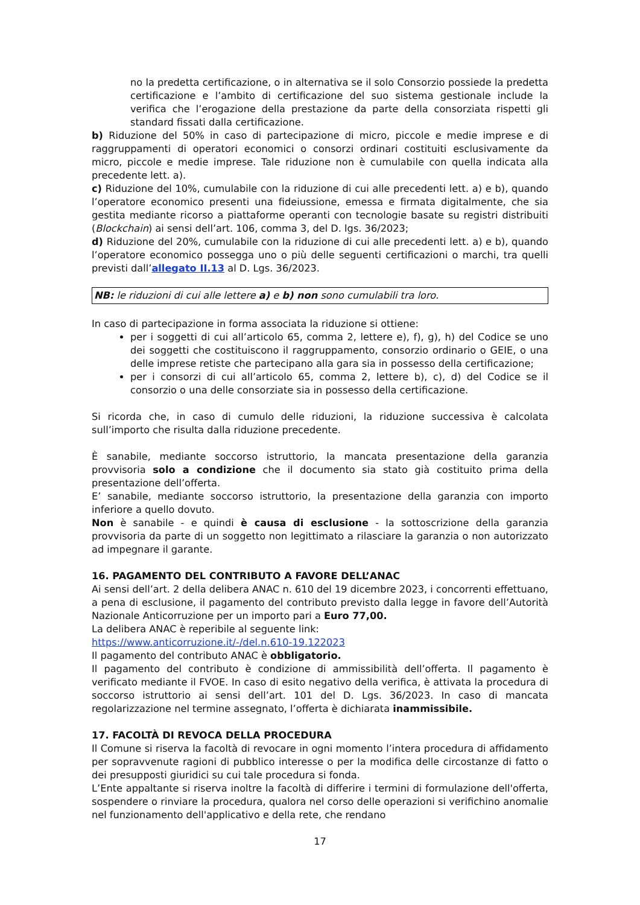no la predetta certificazione, o in alternativa se il solo Consorzio possiede la predetta certificazione e l’ambito di certificazione del suo sistema gestionale include la verifica che l’erogazione della prestazione da parte della consorziata rispetti gli standard fissati dalla certificazione.
b) Riduzione del 50% in caso di partecipazione di micro, piccole e medie imprese e di raggruppamenti di operatori economici o consorzi ordinari costituiti esclusivamente da micro, piccole e medie imprese. Tale riduzione non è cumulabile con quella indicata alla precedente lett. a).
c) Riduzione del 10%, cumulabile con la riduzione di cui alle precedenti lett. a) e b), quando l’operatore economico presenti una fideiussione, emessa e firmata digitalmente, che sia gestita mediante ricorso a piattaforme operanti con tecnologie basate su registri distribuiti (Blockchain) ai sensi dell’art. 106, comma 3, del D. lgs. 36/2023;
d) Riduzione del 20%, cumulabile con la riduzione di cui alle precedenti lett. a) e b), quando l’operatore economico possegga uno o più delle seguenti certificazioni o marchi, tra quelli previsti dall’allegato II.13 al D. Lgs. 36/2023.
NB: le riduzioni di cui alle lettere a) e b) non sono cumulabili tra loro.
In caso di partecipazione in forma associata la riduzione si ottiene:
per i soggetti di cui all’articolo 65, comma 2, lettere e), f), g), h) del Codice se uno dei soggetti che costituiscono il raggruppamento, consorzio ordinario o GEIE, o una delle imprese retiste che partecipano alla gara sia in possesso della certificazione;
per i consorzi di cui all’articolo 65, comma 2, lettere b), c), d) del Codice se il consorzio o una delle consorziate sia in possesso della certificazione.
Si ricorda che, in caso di cumulo delle riduzioni, la riduzione successiva è calcolata sull’importo che risulta dalla riduzione precedente.
È sanabile, mediante soccorso istruttorio, la mancata presentazione della garanzia provvisoria solo a condizione che il documento sia stato già costituito prima della presentazione dell’offerta.
E’ sanabile, mediante soccorso istruttorio, la presentazione della garanzia con importo inferiore a quello dovuto.
Non è sanabile - e quindi è causa di esclusione - la sottoscrizione della garanzia provvisoria da parte di un soggetto non legittimato a rilasciare la garanzia o non autorizzato ad impegnare il garante.
16. PAGAMENTO DEL CONTRIBUTO A FAVORE DELL’ANAC
Ai sensi dell’art. 2 della delibera ANAC n. 610 del 19 dicembre 2023, i concorrenti effettuano, a pena di esclusione, il pagamento del contributo previsto dalla legge in favore dell’Autorità Nazionale Anticorruzione per un importo pari a Euro 77,00.
La delibera ANAC è reperibile al seguente link:
https://www.anticorruzione.it/-/del.n.610-19.122023
Il pagamento del contributo ANAC è obbligatorio.
Il pagamento del contributo è condizione di ammissibilità dell’offerta. Il pagamento è verificato mediante il FVOE. In caso di esito negativo della verifica, è attivata la procedura di soccorso istruttorio ai sensi dell’art. 101 del D. Lgs. 36/2023. In caso di mancata regolarizzazione nel termine assegnato, l’offerta è dichiarata inammissibile.
17. FACOLTÀ DI REVOCA DELLA PROCEDURA
Il Comune si riserva la facoltà di revocare in ogni momento l’intera procedura di affidamento per sopravvenute ragioni di pubblico interesse o per la modifica delle circostanze di fatto o dei presupposti giuridici su cui tale procedura si fonda.
L’Ente appaltante si riserva inoltre la facoltà di differire i termini di formulazione dell'offerta, sospendere o rinviare la procedura, qualora nel corso delle operazioni si verifichino anomalie nel funzionamento dell'applicativo e della rete, che rendano
17